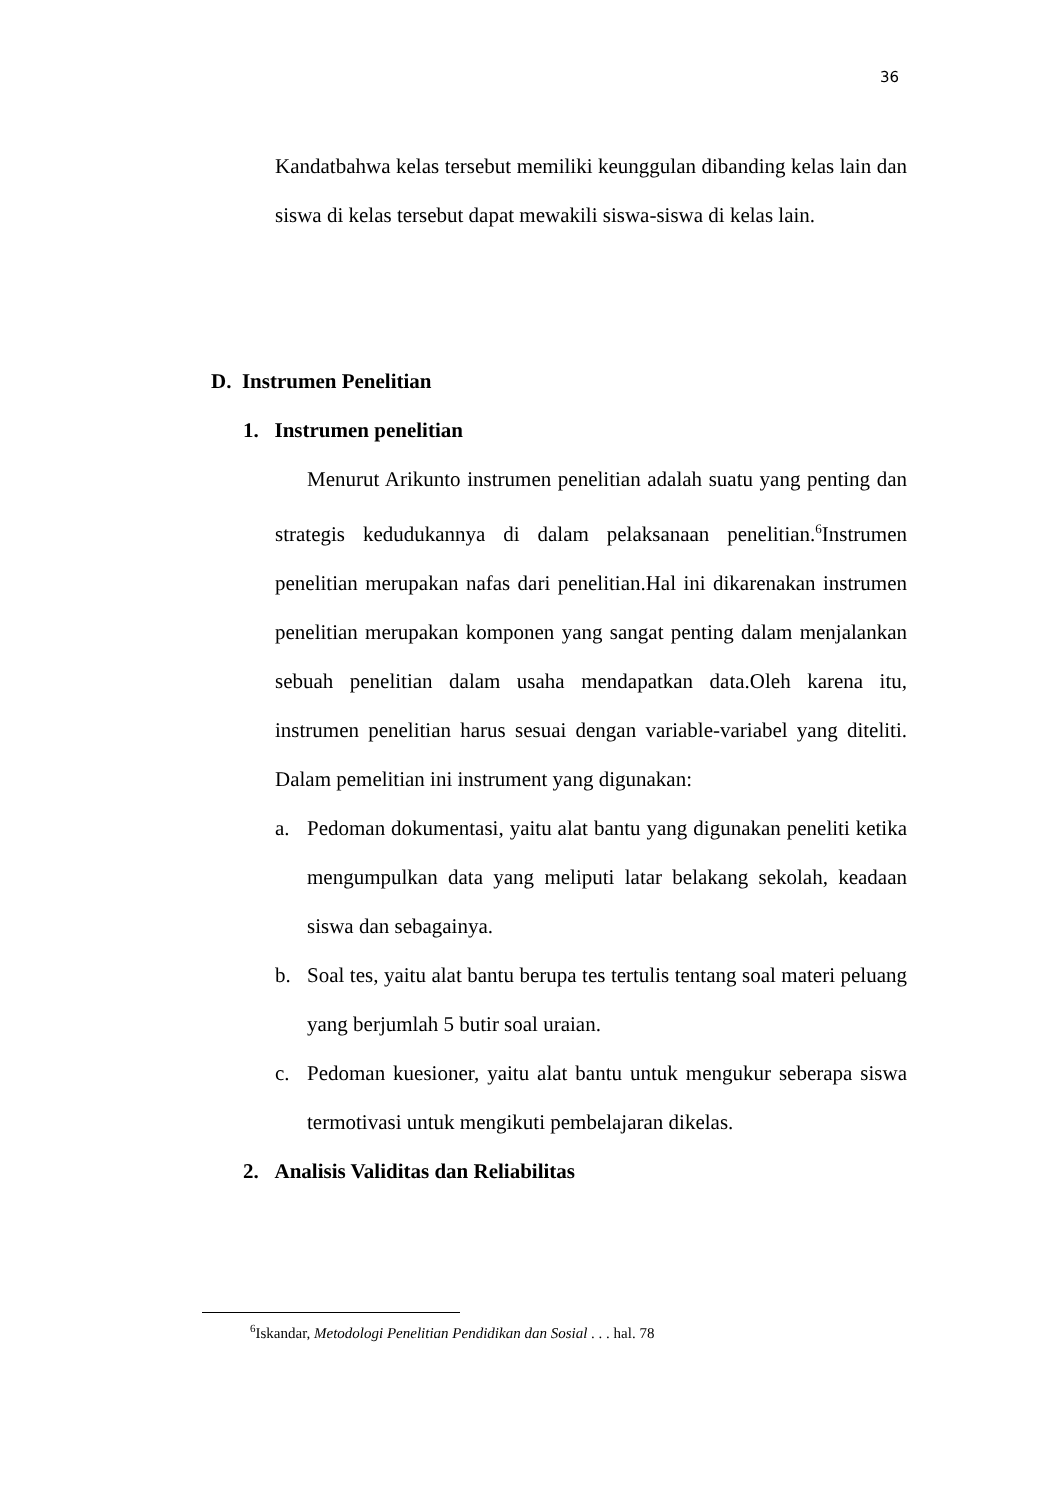36
Kandatbahwa kelas tersebut memiliki keunggulan dibanding kelas lain dan siswa di kelas tersebut dapat mewakili siswa-siswa di kelas lain.
D. Instrumen Penelitian
1. Instrumen penelitian
Menurut Arikunto instrumen penelitian adalah suatu yang penting dan strategis kedudukannya di dalam pelaksanaan penelitian.<sup>6</sup>Instrumen penelitian merupakan nafas dari penelitian.Hal ini dikarenakan instrumen penelitian merupakan komponen yang sangat penting dalam menjalankan sebuah penelitian dalam usaha mendapatkan data.Oleh karena itu, instrumen penelitian harus sesuai dengan variable-variabel yang diteliti. Dalam pemelitian ini instrument yang digunakan:
a. Pedoman dokumentasi, yaitu alat bantu yang digunakan peneliti ketika mengumpulkan data yang meliputi latar belakang sekolah, keadaan siswa dan sebagainya.
b. Soal tes, yaitu alat bantu berupa tes tertulis tentang soal materi peluang yang berjumlah 5 butir soal uraian.
c. Pedoman kuesioner, yaitu alat bantu untuk mengukur seberapa siswa termotivasi untuk mengikuti pembelajaran dikelas.
2. Analisis Validitas dan Reliabilitas
<sup>6</sup> Iskandar, Metodologi Penelitian Pendidikan dan Sosial . . . hal. 78